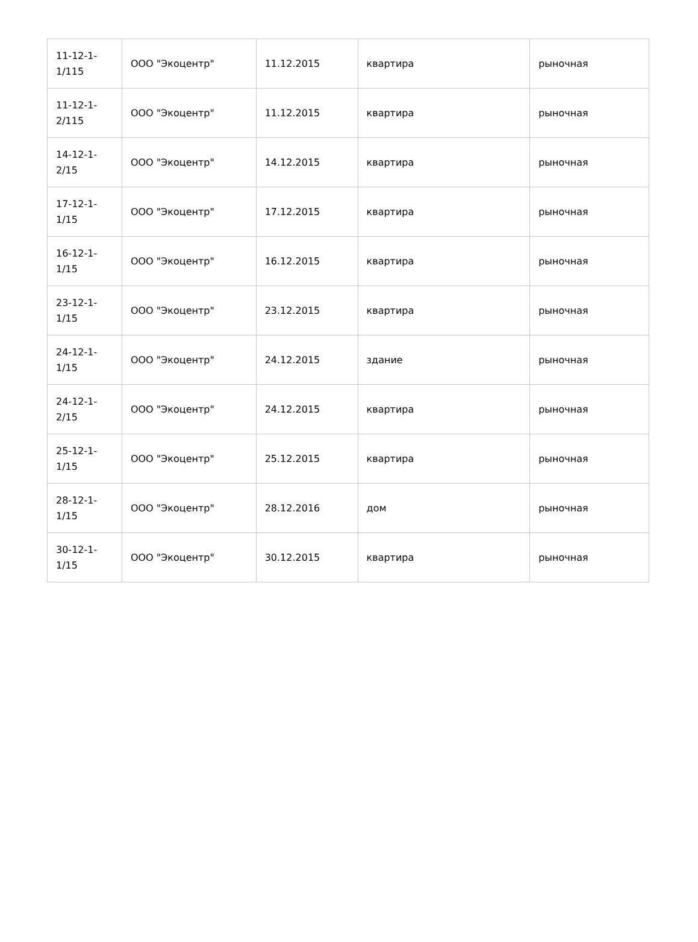| 11-12-1- 1/115 | ООО "Экоцентр" | 11.12.2015 | квартира | рыночная |
| 11-12-1- 2/115 | ООО "Экоцентр" | 11.12.2015 | квартира | рыночная |
| 14-12-1- 2/15 | ООО "Экоцентр" | 14.12.2015 | квартира | рыночная |
| 17-12-1- 1/15 | ООО "Экоцентр" | 17.12.2015 | квартира | рыночная |
| 16-12-1- 1/15 | ООО "Экоцентр" | 16.12.2015 | квартира | рыночная |
| 23-12-1- 1/15 | ООО "Экоцентр" | 23.12.2015 | квартира | рыночная |
| 24-12-1- 1/15 | ООО "Экоцентр" | 24.12.2015 | здание | рыночная |
| 24-12-1- 2/15 | ООО "Экоцентр" | 24.12.2015 | квартира | рыночная |
| 25-12-1- 1/15 | ООО "Экоцентр" | 25.12.2015 | квартира | рыночная |
| 28-12-1- 1/15 | ООО "Экоцентр" | 28.12.2016 | дом | рыночная |
| 30-12-1- 1/15 | ООО "Экоцентр" | 30.12.2015 | квартира | рыночная |